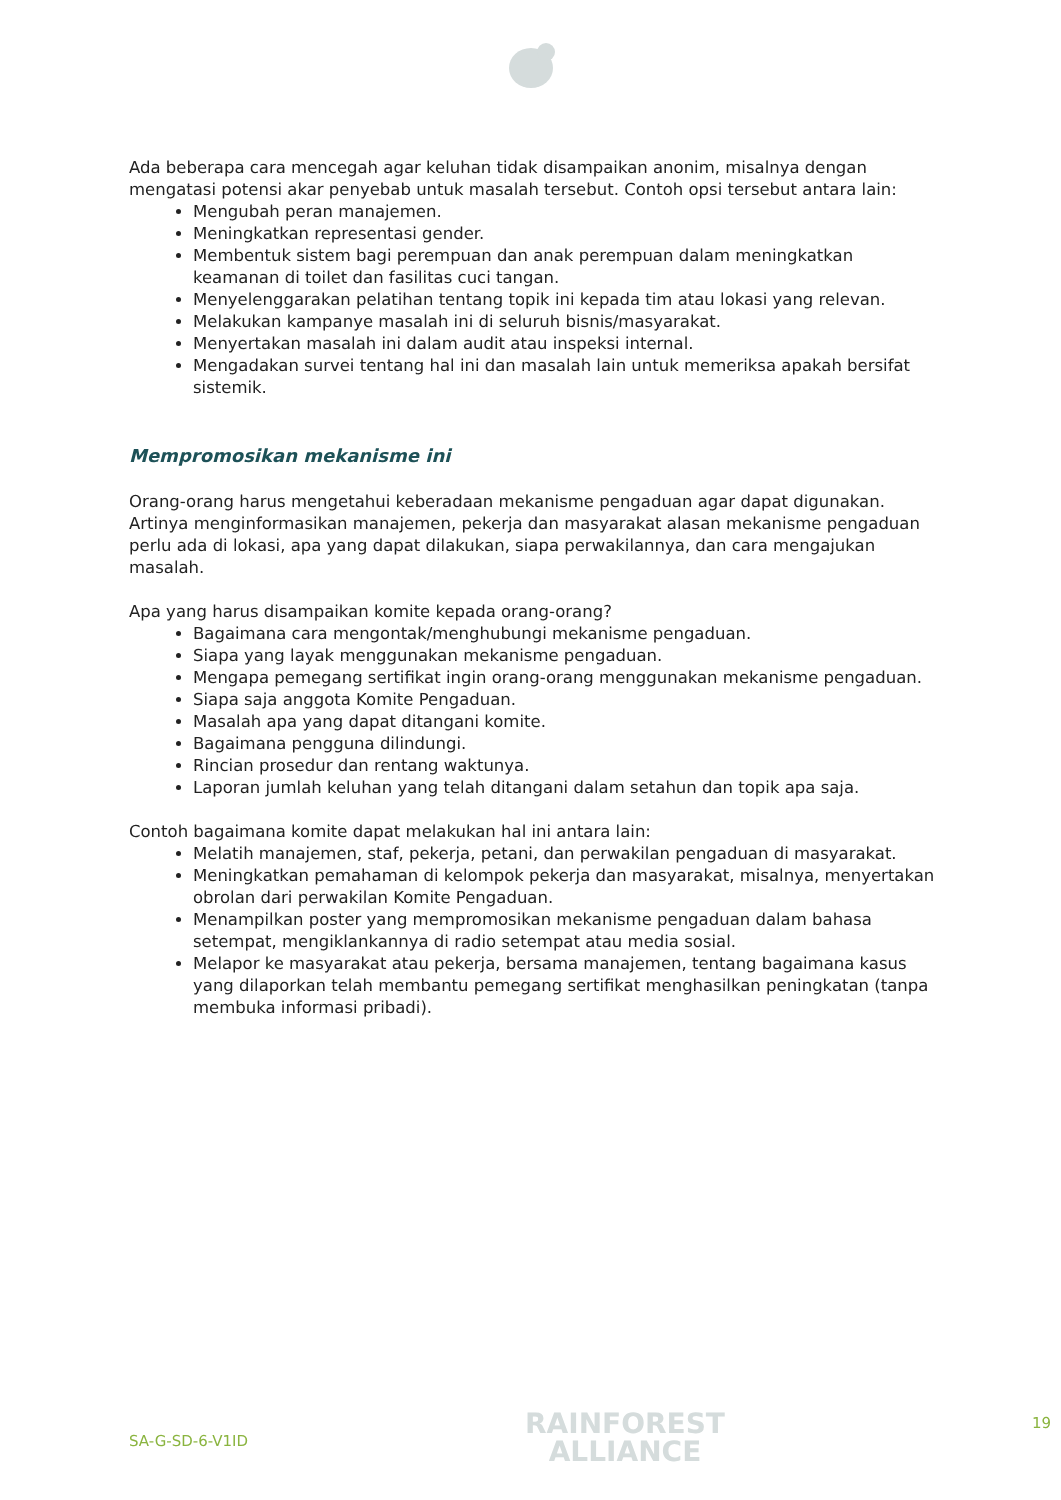Ada beberapa cara mencegah agar keluhan tidak disampaikan anonim, misalnya dengan mengatasi potensi akar penyebab untuk masalah tersebut. Contoh opsi tersebut antara lain:
Mengubah peran manajemen.
Meningkatkan representasi gender.
Membentuk sistem bagi perempuan dan anak perempuan dalam meningkatkan keamanan di toilet dan fasilitas cuci tangan.
Menyelenggarakan pelatihan tentang topik ini kepada tim atau lokasi yang relevan.
Melakukan kampanye masalah ini di seluruh bisnis/masyarakat.
Menyertakan masalah ini dalam audit atau inspeksi internal.
Mengadakan survei tentang hal ini dan masalah lain untuk memeriksa apakah bersifat sistemik.
Mempromosikan mekanisme ini
Orang-orang harus mengetahui keberadaan mekanisme pengaduan agar dapat digunakan. Artinya menginformasikan manajemen, pekerja dan masyarakat alasan mekanisme pengaduan perlu ada di lokasi, apa yang dapat dilakukan, siapa perwakilannya, dan cara mengajukan masalah.
Apa yang harus disampaikan komite kepada orang-orang?
Bagaimana cara mengontak/menghubungi mekanisme pengaduan.
Siapa yang layak menggunakan mekanisme pengaduan.
Mengapa pemegang sertifikat ingin orang-orang menggunakan mekanisme pengaduan.
Siapa saja anggota Komite Pengaduan.
Masalah apa yang dapat ditangani komite.
Bagaimana pengguna dilindungi.
Rincian prosedur dan rentang waktunya.
Laporan jumlah keluhan yang telah ditangani dalam setahun dan topik apa saja.
Contoh bagaimana komite dapat melakukan hal ini antara lain:
Melatih manajemen, staf, pekerja, petani, dan perwakilan pengaduan di masyarakat.
Meningkatkan pemahaman di kelompok pekerja dan masyarakat, misalnya, menyertakan obrolan dari perwakilan Komite Pengaduan.
Menampilkan poster yang mempromosikan mekanisme pengaduan dalam bahasa setempat, mengiklankannya di radio setempat atau media sosial.
Melapor ke masyarakat atau pekerja, bersama manajemen, tentang bagaimana kasus yang dilaporkan telah membantu pemegang sertifikat menghasilkan peningkatan (tanpa membuka informasi pribadi).
SA-G-SD-6-V1ID
RAINFOREST
ALLIANCE
19